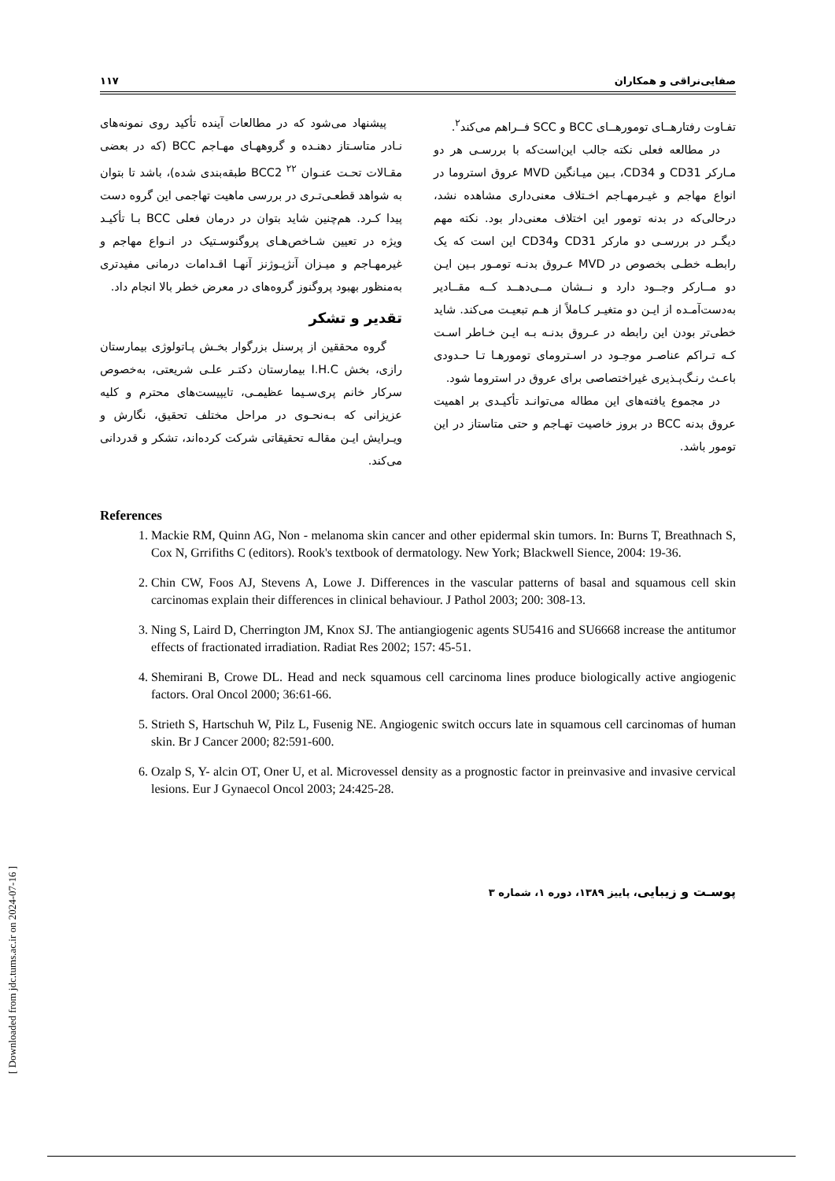صفایی‌نراقی و همکاران ۱۱۷
تفـاوت رفتارهــای تومورهــای BCC و SCC فــراهم می‌کند<sup>۲</sup>.
در مطالعه فعلی نکته جالب این‌است‌که با بررسـی هر دو مـارکر CD31 و CD34، بـین میـانگین MVD عروق استروما در انواع مهاجم و غیـرمهـاجم اخـتلاف معنی‌داری مشاهده نشد، درحالی‌که در بدنه تومور این اختلاف معنی‌دار بود. نکته مهم دیگـر در بررسـی دو مارکر CD31 وCD34 این است که یک رابطـه خطـی بخصوص در MVD عـروق بدنـه تومـور بـین ایـن دو مــارکر وجــود دارد و نــشان مــی‌دهــد کــه مقــادیر به‌دست‌آمـده از ایـن دو متغیـر کـاملاً از هـم تبعیـت می‌کند. شاید خطی‌تر بودن این رابطه در عـروق بدنـه بـه ایـن خـاطر اسـت کـه تـراکم عناصـر موجـود در اسـترومای تومورهـا تـا حـدودی باعـث رنـگ‌پـذیری غیراختصاصی برای عروق در استروما شود.
در مجموع یافته‌های این مطاله می‌توانـد تأکیـدی بر اهمیت عروق بدنه BCC در بروز خاصیت تهـاجم و حتی متاستاز در این تومور باشد.
پیشنهاد می‌شود که در مطالعات آینده تأکید روی نمونه‌های نـادر متاسـتاز دهنـده و گروههـای مهـاجم BCC (که در بعضی مقـالات تحـت عنـوان BCC2 <sup>۲۲</sup> طبقه‌بندی شده)، باشد تا بتوان به شواهد قطعـی‌تـری در بررسی ماهیت تهاجمی این گروه دست پیدا کـرد. هم‌چنین شاید بتوان در درمان فعلی BCC بـا تأکیـد ویژه در تعیین شـاخص‌هـای پروگنوسـتیک در انـواع مهاجم و غیرمهـاجم و میـزان آنژیـوژنز آنهـا اقـدامات درمانی مفیدتری به‌منظور بهبود پروگنوز گروه‌های در معرض خطر بالا انجام داد.
تقدیر و تشکر
گروه محققین از پرسنل بزرگوار بخـش پـاتولوژی بیمارستان رازی، بخش I.H.C بیمارستان دکتـر علـی شریعتی، به‌خصوص سرکار خانم پری‌سـیما عظیمـی، تایپیست‌های محترم و کلیه عزیزانی که بـه‌نحـوی در مراحل مختلف تحقیق، نگارش و ویـرایش ایـن مقالـه تحقیقاتی شرکت کرده‌اند، تشکر و قدردانی می‌کند.
References
1. Mackie RM, Quinn AG, Non - melanoma skin cancer and other epidermal skin tumors. In: Burns T, Breathnach S, Cox N, Grrifiths C (editors). Rook's textbook of dermatology. New York; Blackwell Sience, 2004: 19-36.
2. Chin CW, Foos AJ, Stevens A, Lowe J. Differences in the vascular patterns of basal and squamous cell skin carcinomas explain their differences in clinical behaviour. J Pathol 2003; 200: 308-13.
3. Ning S, Laird D, Cherrington JM, Knox SJ. The antiangiogenic agents SU5416 and SU6668 increase the antitumor effects of fractionated irradiation. Radiat Res 2002; 157: 45-51.
4. Shemirani B, Crowe DL. Head and neck squamous cell carcinoma lines produce biologically active angiogenic factors. Oral Oncol 2000; 36:61-66.
5. Strieth S, Hartschuh W, Pilz L, Fusenig NE. Angiogenic switch occurs late in squamous cell carcinomas of human skin. Br J Cancer 2000; 82:591-600.
6. Ozalp S, Y- alcin OT, Oner U, et al. Microvessel density as a prognostic factor in preinvasive and invasive cervical lesions. Eur J Gynaecol Oncol 2003; 24:425-28.
پوسـت و زیبایی، پاییز ۱۳۸۹، دوره ۱، شماره ۳
[ Downloaded from jdc.tums.ac.ir on 2024-07-16 ]